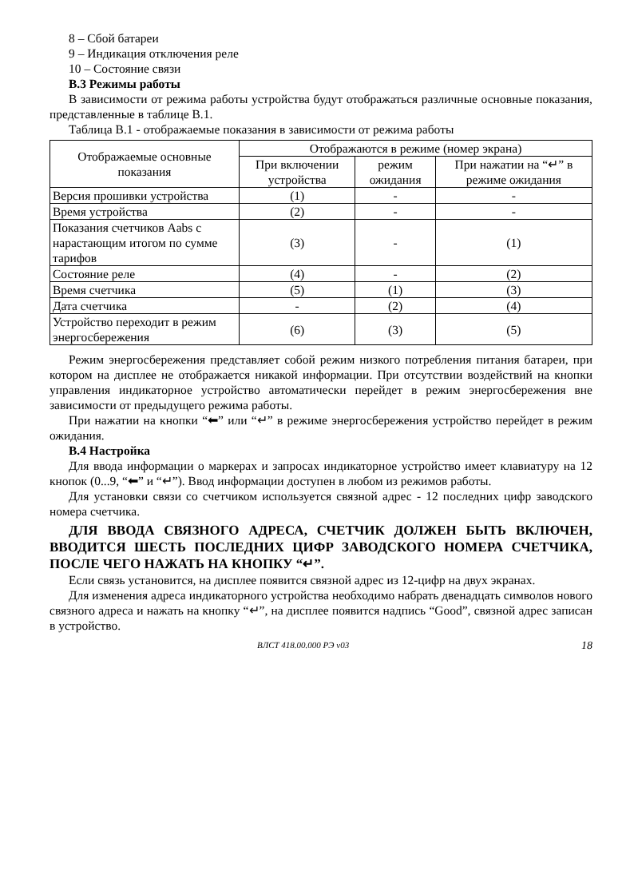8 – Сбой батареи
9 – Индикация отключения реле
10 – Состояние связи
В.3 Режимы работы
В зависимости от режима работы устройства будут отображаться различные основные показания, представленные в таблице В.1.
Таблица В.1 - отображаемые показания в зависимости от режима работы
| Отображаемые основные показания | Отображаются в режиме (номер экрана) | | |
| --- | --- | --- | --- |
| | При включении устройства | режим ожидания | При нажатии на “↵” в режиме ожидания |
| Версия прошивки устройства | (1) | - | - |
| Время устройства | (2) | - | - |
| Показания счетчиков Aabs с нарастающим итогом по сумме тарифов | (3) | - | (1) |
| Состояние реле | (4) | - | (2) |
| Время счетчика | (5) | (1) | (3) |
| Дата счетчика | - | (2) | (4) |
| Устройство переходит в режим энергосбережения | (6) | (3) | (5) |
Режим энергосбережения представляет собой режим низкого потребления питания батареи, при котором на дисплее не отображается никакой информации. При отсутствии воздействий на кнопки управления индикаторное устройство автоматически перейдет в режим энергосбережения вне зависимости от предыдущего режима работы.
При нажатии на кнопки “⬅” или “↵” в режиме энергосбережения устройство перейдет в режим ожидания.
В.4 Настройка
Для ввода информации о маркерах и запросах индикаторное устройство имеет клавиатуру на 12 кнопок (0...9, “⬅” и “↵”). Ввод информации доступен в любом из режимов работы.
Для установки связи со счетчиком используется связной адрес - 12 последних цифр заводского номера счетчика.
ДЛЯ ВВОДА СВЯЗНОГО АДРЕСА, СЧЕТЧИК ДОЛЖЕН БЫТЬ ВКЛЮЧЕН, ВВОДИТСЯ ШЕСТЬ ПОСЛЕДНИХ ЦИФР ЗАВОДСКОГО НОМЕРА СЧЕТЧИКА, ПОСЛЕ ЧЕГО НАЖАТЬ НА КНОПКУ “↵”.
Если связь установится, на дисплее появится связной адрес из 12-цифр на двух экранах.
Для изменения адреса индикаторного устройства необходимо набрать двенадцать символов нового связного адреса и нажать на кнопку “↵”, на дисплее появится надпись “Good”, связной адрес записан в устройство.
ВЛСТ 418.00.000 РЭ v03 18